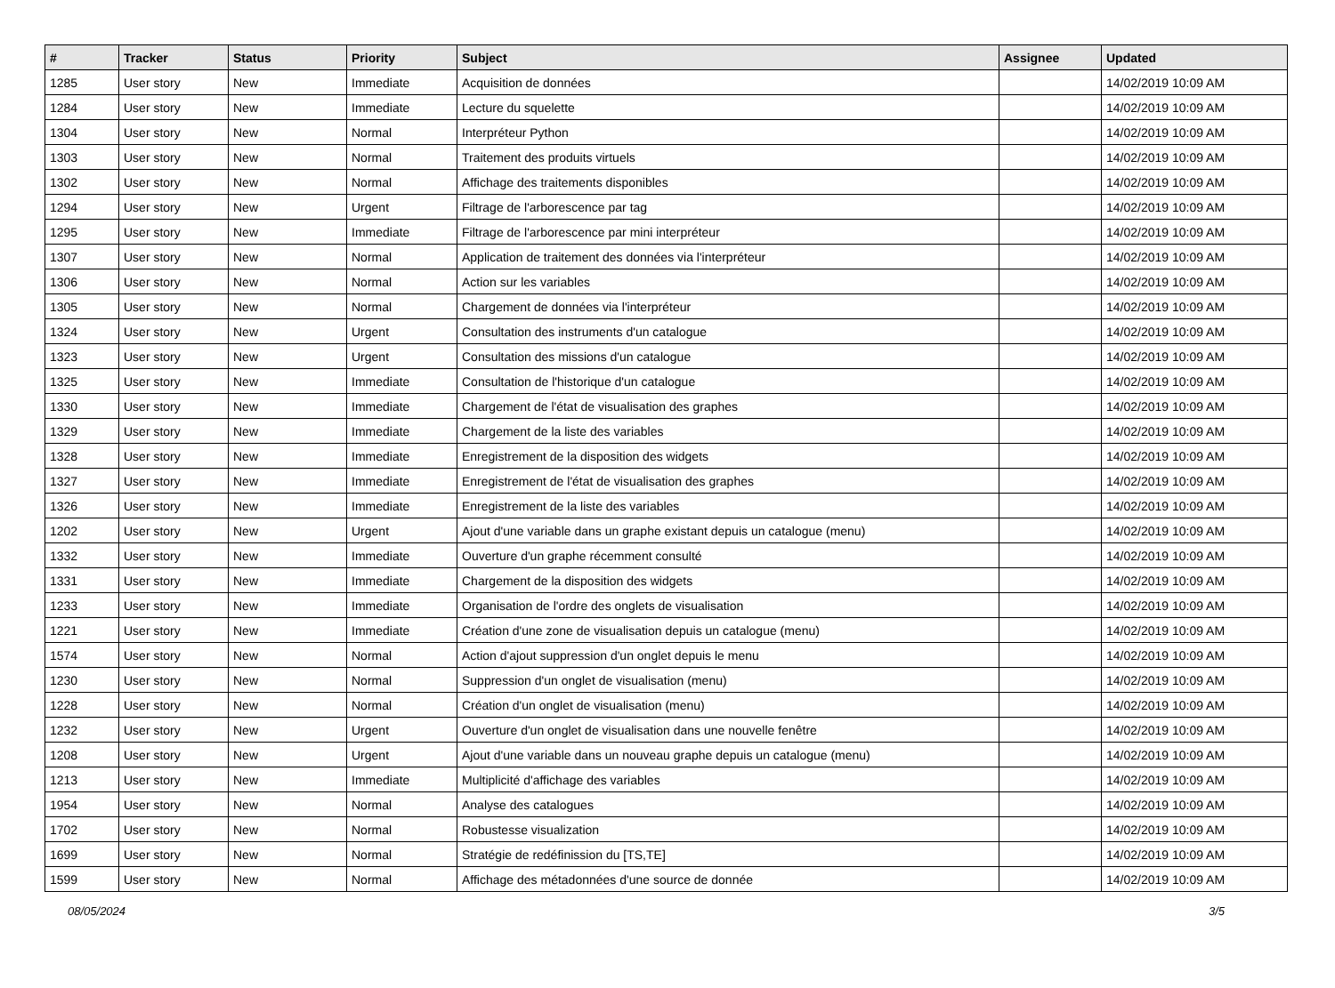| # | Tracker | Status | Priority | Subject | Assignee | Updated |
| --- | --- | --- | --- | --- | --- | --- |
| 1285 | User story | New | Immediate | Acquisition de données | | 14/02/2019 10:09 AM |
| 1284 | User story | New | Immediate | Lecture du squelette | | 14/02/2019 10:09 AM |
| 1304 | User story | New | Normal | Interpréteur Python | | 14/02/2019 10:09 AM |
| 1303 | User story | New | Normal | Traitement des produits virtuels | | 14/02/2019 10:09 AM |
| 1302 | User story | New | Normal | Affichage des traitements disponibles | | 14/02/2019 10:09 AM |
| 1294 | User story | New | Urgent | Filtrage de l'arborescence par tag | | 14/02/2019 10:09 AM |
| 1295 | User story | New | Immediate | Filtrage de l'arborescence par mini interpréteur | | 14/02/2019 10:09 AM |
| 1307 | User story | New | Normal | Application de traitement des données via l'interpréteur | | 14/02/2019 10:09 AM |
| 1306 | User story | New | Normal | Action sur les variables | | 14/02/2019 10:09 AM |
| 1305 | User story | New | Normal | Chargement de données via l'interpréteur | | 14/02/2019 10:09 AM |
| 1324 | User story | New | Urgent | Consultation des instruments d'un catalogue | | 14/02/2019 10:09 AM |
| 1323 | User story | New | Urgent | Consultation des missions d'un catalogue | | 14/02/2019 10:09 AM |
| 1325 | User story | New | Immediate | Consultation de l'historique d'un catalogue | | 14/02/2019 10:09 AM |
| 1330 | User story | New | Immediate | Chargement de l'état de visualisation des graphes | | 14/02/2019 10:09 AM |
| 1329 | User story | New | Immediate | Chargement de la liste des variables | | 14/02/2019 10:09 AM |
| 1328 | User story | New | Immediate | Enregistrement de la disposition des widgets | | 14/02/2019 10:09 AM |
| 1327 | User story | New | Immediate | Enregistrement de l'état de visualisation des graphes | | 14/02/2019 10:09 AM |
| 1326 | User story | New | Immediate | Enregistrement de la liste des variables | | 14/02/2019 10:09 AM |
| 1202 | User story | New | Urgent | Ajout d'une variable dans un graphe existant depuis un catalogue (menu) | | 14/02/2019 10:09 AM |
| 1332 | User story | New | Immediate | Ouverture d'un graphe récemment consulté | | 14/02/2019 10:09 AM |
| 1331 | User story | New | Immediate | Chargement de la disposition des widgets | | 14/02/2019 10:09 AM |
| 1233 | User story | New | Immediate | Organisation de l'ordre des onglets de visualisation | | 14/02/2019 10:09 AM |
| 1221 | User story | New | Immediate | Création d'une zone de visualisation depuis un catalogue (menu) | | 14/02/2019 10:09 AM |
| 1574 | User story | New | Normal | Action d'ajout suppression d'un onglet depuis le menu | | 14/02/2019 10:09 AM |
| 1230 | User story | New | Normal | Suppression d'un onglet de visualisation (menu) | | 14/02/2019 10:09 AM |
| 1228 | User story | New | Normal | Création d'un onglet de visualisation (menu) | | 14/02/2019 10:09 AM |
| 1232 | User story | New | Urgent | Ouverture d'un onglet de visualisation dans une nouvelle fenêtre | | 14/02/2019 10:09 AM |
| 1208 | User story | New | Urgent | Ajout d'une variable dans un nouveau graphe depuis un catalogue (menu) | | 14/02/2019 10:09 AM |
| 1213 | User story | New | Immediate | Multiplicité d'affichage des variables | | 14/02/2019 10:09 AM |
| 1954 | User story | New | Normal | Analyse des catalogues | | 14/02/2019 10:09 AM |
| 1702 | User story | New | Normal | Robustesse visualization | | 14/02/2019 10:09 AM |
| 1699 | User story | New | Normal | Stratégie de redéfinission du [TS,TE] | | 14/02/2019 10:09 AM |
| 1599 | User story | New | Normal | Affichage des métadonnées d'une source de donnée | | 14/02/2019 10:09 AM |
08/05/2024 3/5